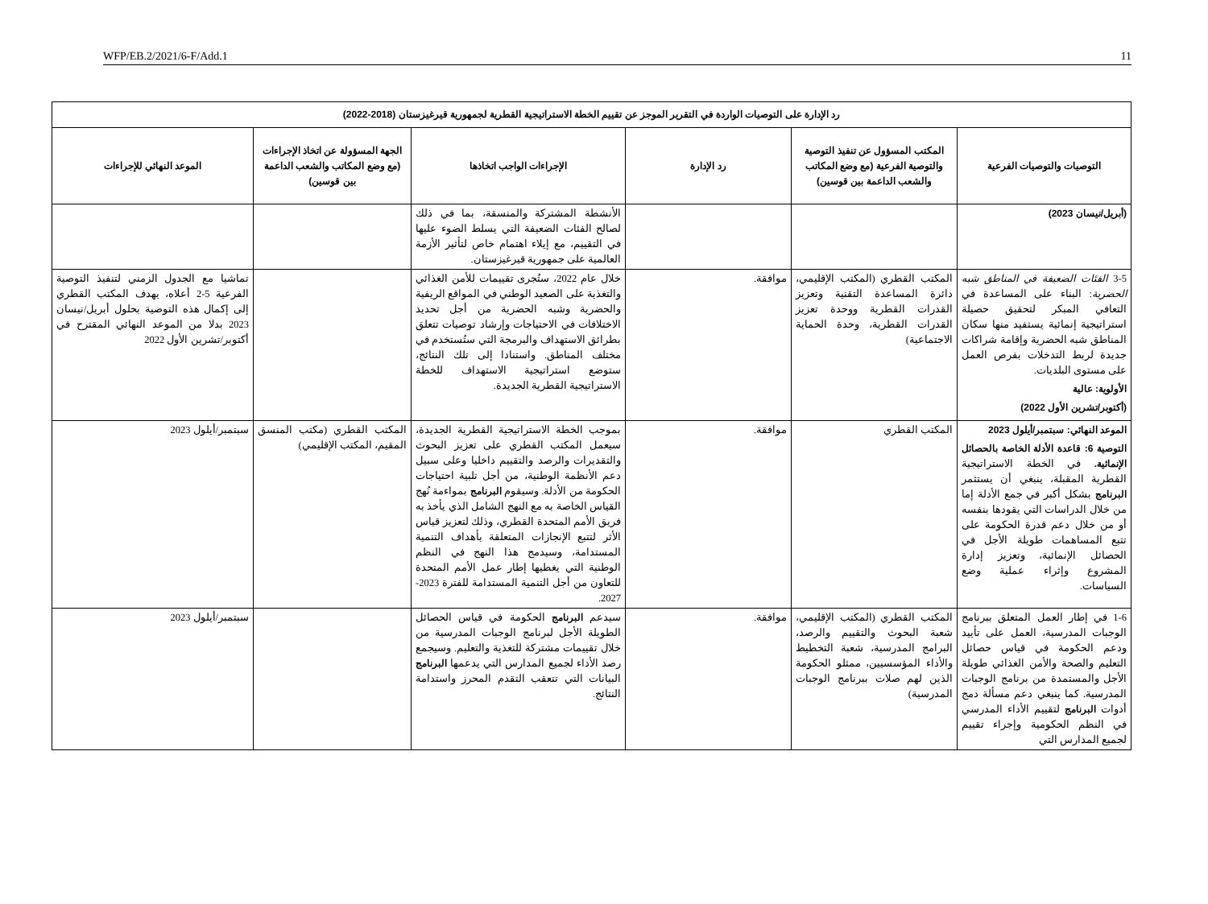WFP/EB.2/2021/6-F/Add.1 11
| رد الإدارة على التوصيات الواردة في التقرير الموجز عن تقييم الخطة الاستراتيجية القطرية لجمهورية قيرغيزستان (2018-2022) | | | | | |
| --- | --- | --- | --- | --- | --- |
| التوصيات والتوصيات الفرعية | المكتب المسؤول عن تنفيذ التوصية والتوصية الفرعية (مع وضع المكاتب والشعب الداعمة بين قوسين) | رد الإدارة | الإجراءات الواجب اتخاذها | الجهة المسؤولة عن اتخاذ الإجراءات (مع وضع المكاتب والشعب الداعمة بين قوسين) | الموعد النهائي للإجراءات |
| (أبريل/نيسان 2023) | | | الأنشطة المشتركة والمنسقة، بما في ذلك لصالح الفئات الضعيفة التي يسلط الضوء عليها في التقييم، مع إيلاء اهتمام خاص لتأثير الأزمة العالمية على جمهورية قيرغيزستان. | | |
| 3-5 الفئات الضعيفة في المناطق شبه الحضرية : البناء على المساعدة في التعافي المبكر لتحقيق حصيلة استراتيجية إنمائية يستفيد منها سكان المناطق شبه الحضرية وإقامة شراكات جديدة لربط التدخلات بفرص العمل على مستوى البلديات. الأولوية: عالية (أكتوبر/تشرين الأول 2022) | المكتب القطري (المكتب الإقليمي، دائرة المساعدة التقنية وتعزيز القدرات القطرية ووحدة تعزيز القدرات القطرية، وحدة الحماية الاجتماعية) | موافقة. | خلال عام 2022، ستُجرى تقييمات للأمن الغذائي والتغذية على الصعيد الوطني في المواقع الريفية والحضرية وشبه الحضرية من أجل تحديد الاختلافات في الاحتياجات وإرشاد توصيات تتعلق بطرائق الاستهداف والبرمجة التي ستُستخدم في مختلف المناطق. واستنادا إلى تلك النتائج، ستوضع استراتيجية الاستهداف للخطة الاستراتيجية القطرية الجديدة. | | تماشيا مع الجدول الزمني لتنفيذ التوصية الفرعية 5-2 أعلاه، يهدف المكتب القطري إلى إكمال هذه التوصية بحلول أبريل/نيسان 2023 بدلا من الموعد النهائي المقترح في أكتوبر/تشرين الأول 2022 |
| الموعد النهائي: سبتمبر/أيلول 2023 التوصية 6: قاعدة الأدلة الخاصة بالحصائل الإنمائية. في الخطة الاستراتيجية القطرية المقبلة، ينبغي أن يستثمر البرنامج بشكل أكبر في جمع الأدلة إما من خلال الدراسات التي يقودها بنفسه أو من خلال دعم قدرة الحكومة على تتبع المساهمات طويلة الأجل في الحصائل الإنمائية، وتعزيز إدارة المشروع وإثراء عملية وضع السياسات. | المكتب القطري | موافقة. | بموجب الخطة الاستراتيجية القطرية الجديدة، سيعمل المكتب القطري على تعزيز البحوث والتقديرات والرصد والتقييم داخليا وعلى سبيل دعم الأنظمة الوطنية، من أجل تلبية احتياجات الحكومة من الأدلة. وسيقوم البرنامج بمواءمة نُهج القياس الخاصة به مع النهج الشامل الذي يأخذ به فريق الأمم المتحدة القطري، وذلك لتعزيز قياس الأثر لتتبع الإنجازات المتعلقة بأهداف التنمية المستدامة، وسيدمج هذا النهج في النظم الوطنية التي يغطيها إطار عمل الأمم المتحدة للتعاون من أجل التنمية المستدامة للفترة 2023-2027. | المكتب القطري (مكتب المنسق المقيم، المكتب الإقليمي) | سبتمبر/أيلول 2023 |
| 1-6 في إطار العمل المتعلق ببرنامج الوجبات المدرسية، العمل على تأييد ودعم الحكومة في قياس حصائل التعليم والصحة والأمن الغذائي طويلة الأجل والمستمدة من برنامج الوجبات المدرسية. كما ينبغي دعم مسألة دمج أدوات البرنامج لتقييم الأداء المدرسي في النظم الحكومية وإجراء تقييم لجميع المدارس التي | المكتب القطري (المكتب الإقليمي، شعبة البحوث والتقييم والرصد، البرامج المدرسية، شعبة التخطيط والأداء المؤسسيين، ممثلو الحكومة الذين لهم صلات ببرنامج الوجبات المدرسية) | موافقة. | سيدعم البرنامج الحكومة في قياس الحصائل الطويلة الأجل لبرنامج الوجبات المدرسية من خلال تقييمات مشتركة للتغذية والتعليم. وسيجمع رصد الأداء لجميع المدارس التي يدعمها البرنامج البيانات التي تتعقب التقدم المحرز واستدامة النتائج. | | سبتمبر/أيلول 2023 |